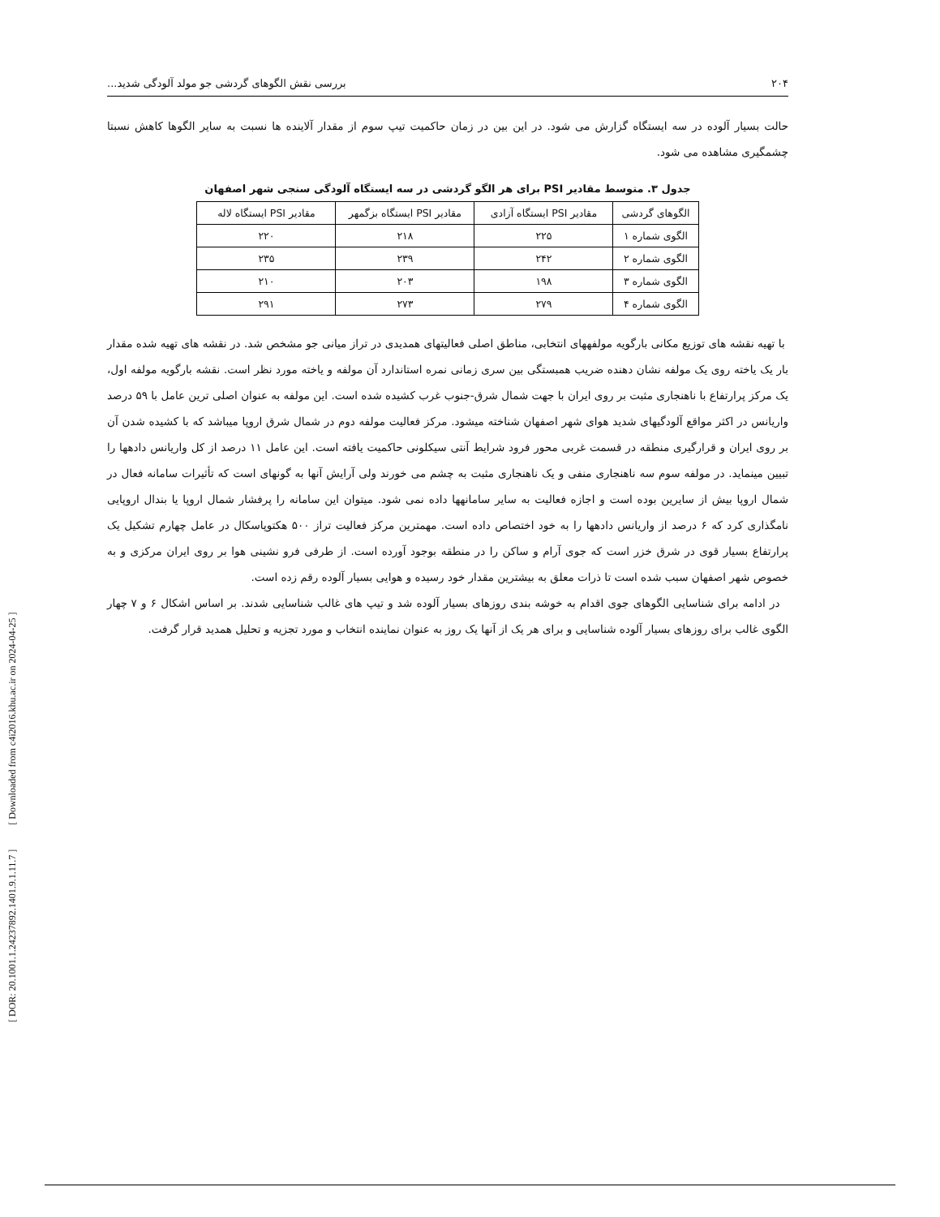[ DOR: 20.1001.1.24237892.1401.9.1.11.7 ] [ Downloaded from c4i2016.khu.ac.ir on 2024-04-25 ]
۲۰۴ بررسی نقش الگوهای گردشی جو مولد آلودگی شدید...
حالت بسیار آلوده در سه ایستگاه گزارش می شود. در این بین در زمان حاکمیت تیپ سوم از مقدار آلاینده ها نسبت به سایر الگوها کاهش نسبتا چشمگیری مشاهده می شود.
جدول ۳. متوسط مقادیر PSI برای هر الگو گردشی در سه ایستگاه آلودگی سنجی شهر اصفهان
| الگوهای گردشی | مقادیر PSI ایستگاه آزادی | مقادیر PSI ایستگاه بزگمهر | مقادیر PSI ایستگاه لاله |
| --- | --- | --- | --- |
| الگوی شماره ۱ | ۲۲۵ | ۲۱۸ | ۲۲۰ |
| الگوی شماره ۲ | ۲۴۲ | ۲۳۹ | ۲۳۵ |
| الگوی شماره ۳ | ۱۹۸ | ۲۰۳ | ۲۱۰ |
| الگوی شماره ۴ | ۲۷۹ | ۲۷۳ | ۲۹۱ |
با تهیه نقشه های توزیع مکانی بارگویه مولفههای انتخابی، مناطق اصلی فعالیتهای همدیدی در تراز میانی جو مشخص شد. در نقشه های تهیه شده مقدار بار یک یاخته روی یک مولفه نشان دهنده ضریب همبستگی بین سری زمانی نمره استاندارد آن مولفه و یاخته مورد نظر است. نقشه بارگویه مولفه اول، یک مرکز پرارتفاع با ناهنجاری مثبت بر روی ایران با جهت شمال شرق-جنوب غرب کشیده شده است. این مولفه به عنوان اصلی ترین عامل با ۵۹ درصد واریانس در اکثر مواقع آلودگیهای شدید هوای شهر اصفهان شناخته میشود. مرکز فعالیت مولفه دوم در شمال شرق اروپا میباشد که با کشیده شدن آن بر روی ایران و قرارگیری منطقه در قسمت غربی محور فرود شرایط آنتی سیکلونی حاکمیت یافته است. این عامل ۱۱ درصد از کل واریانس دادهها را تبیین مینماید. در مولفه سوم سه ناهنجاری منفی و یک ناهنجاری مثبت به چشم می خورند ولی آرایش آنها به گونهای است که تأثیرات سامانه فعال در شمال اروپا بیش از سایرین بوده است و اجازه فعالیت به سایر سامانهها داده نمی شود. میتوان این سامانه را پرفشار شمال اروپا یا بندال اروپایی نامگذاری کرد که ۶ درصد از واریانس دادهها را به خود اختصاص داده است. مهمترین مرکز فعالیت تراز ۵۰۰ هکتوپاسکال در عامل چهارم تشکیل یک پرارتفاع بسیار قوی در شرق خزر است که جوی آرام و ساکن را در منطقه بوجود آورده است. از طرفی فرو نشینی هوا بر روی ایران مرکزی و به خصوص شهر اصفهان سبب شده است تا ذرات معلق به بیشترین مقدار خود رسیده و هوایی بسیار آلوده رقم زده است.
در ادامه برای شناسایی الگوهای جوی اقدام به خوشه بندی روزهای بسیار آلوده شد و تیپ های غالب شناسایی شدند. بر اساس اشکال ۶ و ۷ چهار الگوی غالب برای روزهای بسیار آلوده شناسایی و برای هر یک از آنها یک روز به عنوان نماینده انتخاب و مورد تجزیه و تحلیل همدید قرار گرفت.